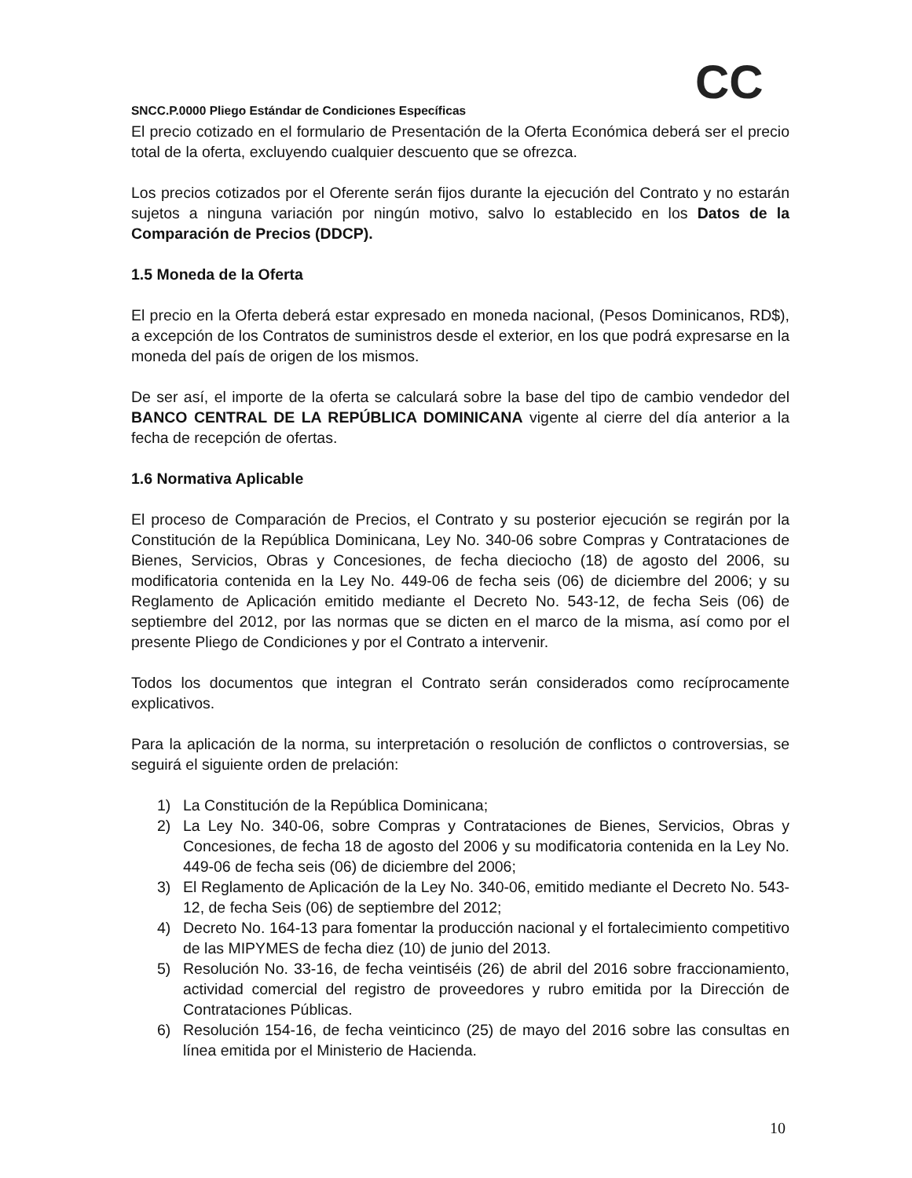CC
SNCC.P.0000 Pliego Estándar de Condiciones Específicas
El precio cotizado en el formulario de Presentación de la Oferta Económica deberá ser el precio total de la oferta, excluyendo cualquier descuento que se ofrezca.
Los precios cotizados por el Oferente serán fijos durante la ejecución del Contrato y no estarán sujetos a ninguna variación por ningún motivo, salvo lo establecido en los Datos de la Comparación de Precios (DDCP).
1.5 Moneda de la Oferta
El precio en la Oferta deberá estar expresado en moneda nacional, (Pesos Dominicanos, RD$), a excepción de los Contratos de suministros desde el exterior, en los que podrá expresarse en la moneda del país de origen de los mismos.
De ser así, el importe de la oferta se calculará sobre la base del tipo de cambio vendedor del BANCO CENTRAL DE LA REPÚBLICA DOMINICANA vigente al cierre del día anterior a la fecha de recepción de ofertas.
1.6 Normativa Aplicable
El proceso de Comparación de Precios, el Contrato y su posterior ejecución se regirán por la Constitución de la República Dominicana, Ley No. 340-06 sobre Compras y Contrataciones de Bienes, Servicios, Obras y Concesiones, de fecha dieciocho (18) de agosto del 2006, su modificatoria contenida en la Ley No. 449-06 de fecha seis (06) de diciembre del 2006; y su Reglamento de Aplicación emitido mediante el Decreto No. 543-12, de fecha Seis (06) de septiembre del 2012, por las normas que se dicten en el marco de la misma, así como por el presente Pliego de Condiciones y por el Contrato a intervenir.
Todos los documentos que integran el Contrato serán considerados como recíprocamente explicativos.
Para la aplicación de la norma, su interpretación o resolución de conflictos o controversias, se seguirá el siguiente orden de prelación:
1) La Constitución de la República Dominicana;
2) La Ley No. 340-06, sobre Compras y Contrataciones de Bienes, Servicios, Obras y Concesiones, de fecha 18 de agosto del 2006 y su modificatoria contenida en la Ley No. 449-06 de fecha seis (06) de diciembre del 2006;
3) El Reglamento de Aplicación de la Ley No. 340-06, emitido mediante el Decreto No. 543-12, de fecha Seis (06) de septiembre del 2012;
4) Decreto No. 164-13 para fomentar la producción nacional y el fortalecimiento competitivo de las MIPYMES de fecha diez (10) de junio del 2013.
5) Resolución No. 33-16, de fecha veintiséis (26) de abril del 2016 sobre fraccionamiento, actividad comercial del registro de proveedores y rubro emitida por la Dirección de Contrataciones Públicas.
6) Resolución 154-16, de fecha veinticinco (25) de mayo del 2016 sobre las consultas en línea emitida por el Ministerio de Hacienda.
10